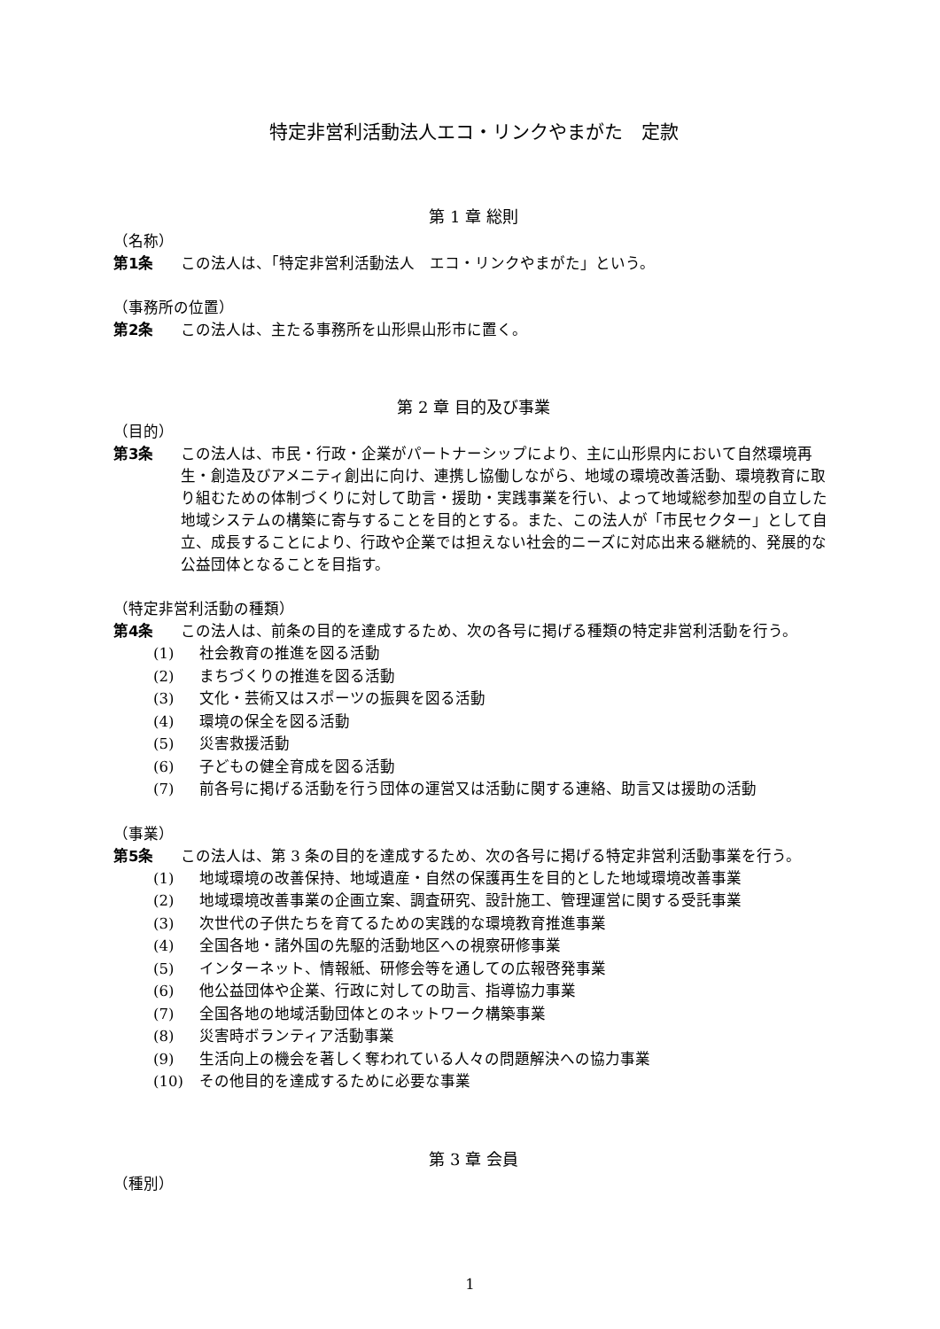特定非営利活動法人エコ・リンクやまがた　定款
第 1 章 総則
（名称）
第1条 この法人は、「特定非営利活動法人　エコ・リンクやまがた」という。
（事務所の位置）
第2条 この法人は、主たる事務所を山形県山形市に置く。
第 2 章 目的及び事業
（目的）
第3条 この法人は、市民・行政・企業がパートナーシップにより、主に山形県内において自然環境再生・創造及びアメニティ創出に向け、連携し協働しながら、地域の環境改善活動、環境教育に取り組むための体制づくりに対して助言・援助・実践事業を行い、よって地域総参加型の自立した地域システムの構築に寄与することを目的とする。また、この法人が「市民セクター」として自立、成長することにより、行政や企業では担えない社会的ニーズに対応出来る継続的、発展的な公益団体となることを目指す。
（特定非営利活動の種類）
第4条 この法人は、前条の目的を達成するため、次の各号に掲げる種類の特定非営利活動を行う。
(1) 社会教育の推進を図る活動
(2) まちづくりの推進を図る活動
(3) 文化・芸術又はスポーツの振興を図る活動
(4) 環境の保全を図る活動
(5) 災害救援活動
(6) 子どもの健全育成を図る活動
(7) 前各号に掲げる活動を行う団体の運営又は活動に関する連絡、助言又は援助の活動
（事業）
第5条 この法人は、第 3 条の目的を達成するため、次の各号に掲げる特定非営利活動事業を行う。
(1) 地域環境の改善保持、地域遺産・自然の保護再生を目的とした地域環境改善事業
(2) 地域環境改善事業の企画立案、調査研究、設計施工、管理運営に関する受託事業
(3) 次世代の子供たちを育てるための実践的な環境教育推進事業
(4) 全国各地・諸外国の先駆的活動地区への視察研修事業
(5) インターネット、情報紙、研修会等を通しての広報啓発事業
(6) 他公益団体や企業、行政に対しての助言、指導協力事業
(7) 全国各地の地域活動団体とのネットワーク構築事業
(8) 災害時ボランティア活動事業
(9) 生活向上の機会を著しく奪われている人々の問題解決への協力事業
(10) その他目的を達成するために必要な事業
第 3 章 会員
（種別）
1